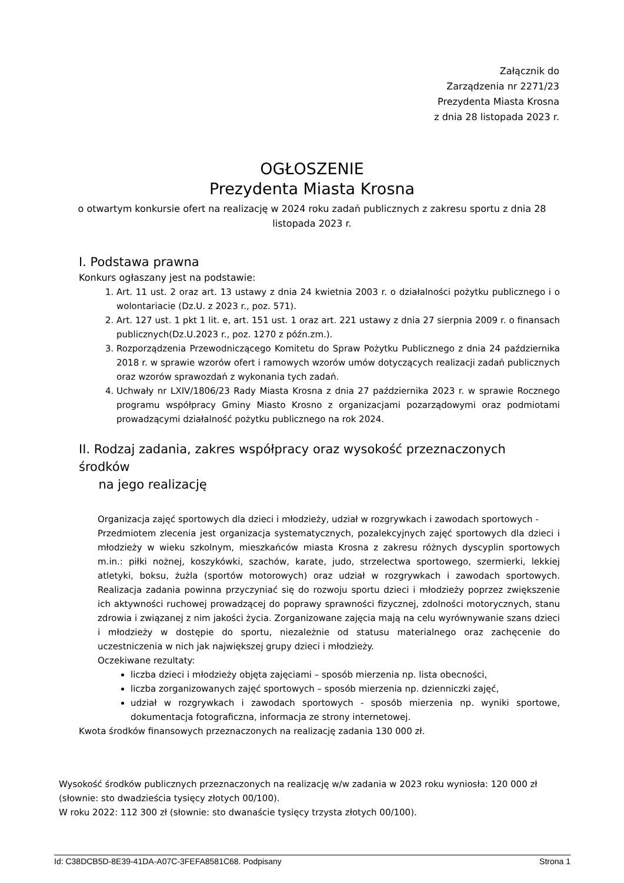Załącznik do
Zarządzenia nr 2271/23
Prezydenta Miasta Krosna
z dnia 28 listopada 2023 r.
OGŁOSZENIE
Prezydenta Miasta Krosna
o otwartym konkursie ofert na realizację w 2024 roku zadań publicznych z zakresu sportu z dnia 28
listopada 2023 r.
I. Podstawa prawna
Konkurs ogłaszany jest na podstawie:
1. Art. 11 ust. 2 oraz art. 13 ustawy z dnia 24 kwietnia 2003 r. o działalności pożytku publicznego i o wolontariacie (Dz.U. z 2023 r., poz. 571).
2. Art. 127 ust. 1 pkt 1 lit. e, art. 151 ust. 1 oraz art. 221 ustawy z dnia 27 sierpnia 2009 r. o finansach publicznych(Dz.U.2023 r., poz. 1270 z późn.zm.).
3. Rozporządzenia Przewodniczącego Komitetu do Spraw Pożytku Publicznego z dnia 24 października 2018 r. w sprawie wzorów ofert i ramowych wzorów umów dotyczących realizacji zadań publicznych oraz wzorów sprawozdań z wykonania tych zadań.
4. Uchwały nr LXIV/1806/23 Rady Miasta Krosna z dnia 27 października 2023 r. w sprawie Rocznego programu współpracy Gminy Miasto Krosno z organizacjami pozarządowymi oraz podmiotami prowadzącymi działalność pożytku publicznego na rok 2024.
II. Rodzaj zadania, zakres współpracy oraz wysokość przeznaczonych środków
na jego realizację
Organizacja zajęć sportowych dla dzieci i młodzieży, udział w rozgrywkach i zawodach sportowych -
Przedmiotem zlecenia jest organizacja systematycznych, pozalekcyjnych zajęć sportowych dla dzieci i młodzieży w wieku szkolnym, mieszkańców miasta Krosna z zakresu różnych dyscyplin sportowych m.in.: piłki nożnej, koszykówki, szachów, karate, judo, strzelectwa sportowego, szermierki, lekkiej atletyki, boksu, żużla (sportów motorowych) oraz udział w rozgrywkach i zawodach sportowych. Realizacja zadania powinna przyczyniać się do rozwoju sportu dzieci i młodzieży poprzez zwiększenie ich aktywności ruchowej prowadzącej do poprawy sprawności fizycznej, zdolności motorycznych, stanu zdrowia i związanej z nim jakości życia. Zorganizowane zajęcia mają na celu wyrównywanie szans dzieci i młodzieży w dostępie do sportu, niezależnie od statusu materialnego oraz zachęcenie do uczestniczenia w nich jak największej grupy dzieci i młodzieży.
Oczekiwane rezultaty:
liczba dzieci i młodzieży objęta zajęciami – sposób mierzenia np. lista obecności,
liczba zorganizowanych zajęć sportowych – sposób mierzenia np. dzienniczki zajęć,
udział w rozgrywkach i zawodach sportowych - sposób mierzenia np. wyniki sportowe, dokumentacja fotograficzna, informacja ze strony internetowej.
Kwota środków finansowych przeznaczonych na realizację zadania 130 000 zł.
Wysokość środków publicznych przeznaczonych na realizację w/w zadania w 2023 roku wyniosła: 120 000 zł (słownie: sto dwadzieścia tysięcy złotych 00/100).
W roku 2022: 112 300 zł (słownie: sto dwanaście tysięcy trzysta złotych 00/100).
Id: C38DCB5D-8E39-41DA-A07C-3FEFA8581C68. Podpisany Strona 1